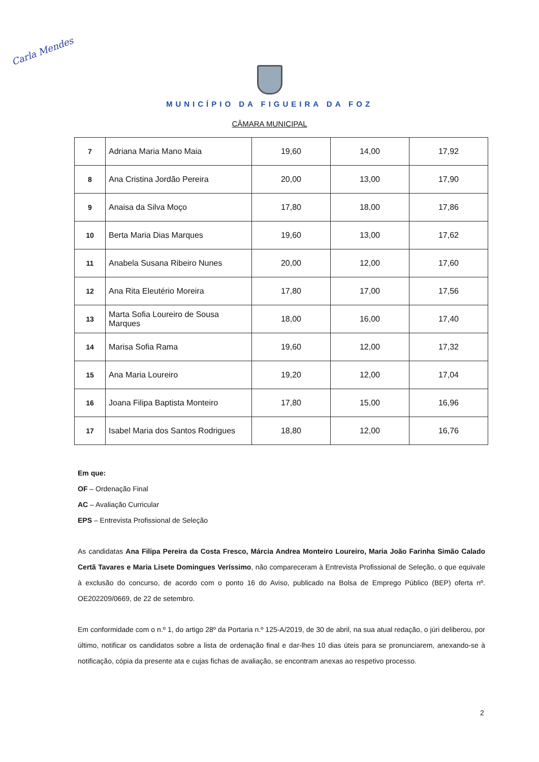Carla Mendes
MUNICÍPIO DA FIGUEIRA DA FOZ
CÂMARA MUNICIPAL
| 7 | Adriana Maria Mano Maia | 19,60 | 14,00 | 17,92 |
| 8 | Ana Cristina Jordão Pereira | 20,00 | 13,00 | 17,90 |
| 9 | Anaisa da Silva Moço | 17,80 | 18,00 | 17,86 |
| 10 | Berta Maria Dias Marques | 19,60 | 13,00 | 17,62 |
| 11 | Anabela Susana Ribeiro Nunes | 20,00 | 12,00 | 17,60 |
| 12 | Ana Rita Eleutério Moreira | 17,80 | 17,00 | 17,56 |
| 13 | Marta Sofia Loureiro de Sousa Marques | 18,00 | 16,00 | 17,40 |
| 14 | Marisa Sofia Rama | 19,60 | 12,00 | 17,32 |
| 15 | Ana Maria Loureiro | 19,20 | 12,00 | 17,04 |
| 16 | Joana Filipa Baptista Monteiro | 17,80 | 15,00 | 16,96 |
| 17 | Isabel Maria dos Santos Rodrigues | 18,80 | 12,00 | 16,76 |
Em que:
OF – Ordenação Final
AC – Avaliação Curricular
EPS – Entrevista Profissional de Seleção
As candidatas Ana Filipa Pereira da Costa Fresco, Márcia Andrea Monteiro Loureiro, Maria João Farinha Simão Calado Certã Tavares e Maria Lisete Domingues Veríssimo, não compareceram à Entrevista Profissional de Seleção, o que equivale à exclusão do concurso, de acordo com o ponto 16 do Aviso, publicado na Bolsa de Emprego Público (BEP) oferta nº. OE202209/0669, de 22 de setembro.
Em conformidade com o n.º 1, do artigo 28º da Portaria n.º 125-A/2019, de 30 de abril, na sua atual redação, o júri deliberou, por último, notificar os candidatos sobre a lista de ordenação final e dar-lhes 10 dias úteis para se pronunciarem, anexando-se à notificação, cópia da presente ata e cujas fichas de avaliação, se encontram anexas ao respetivo processo.
2